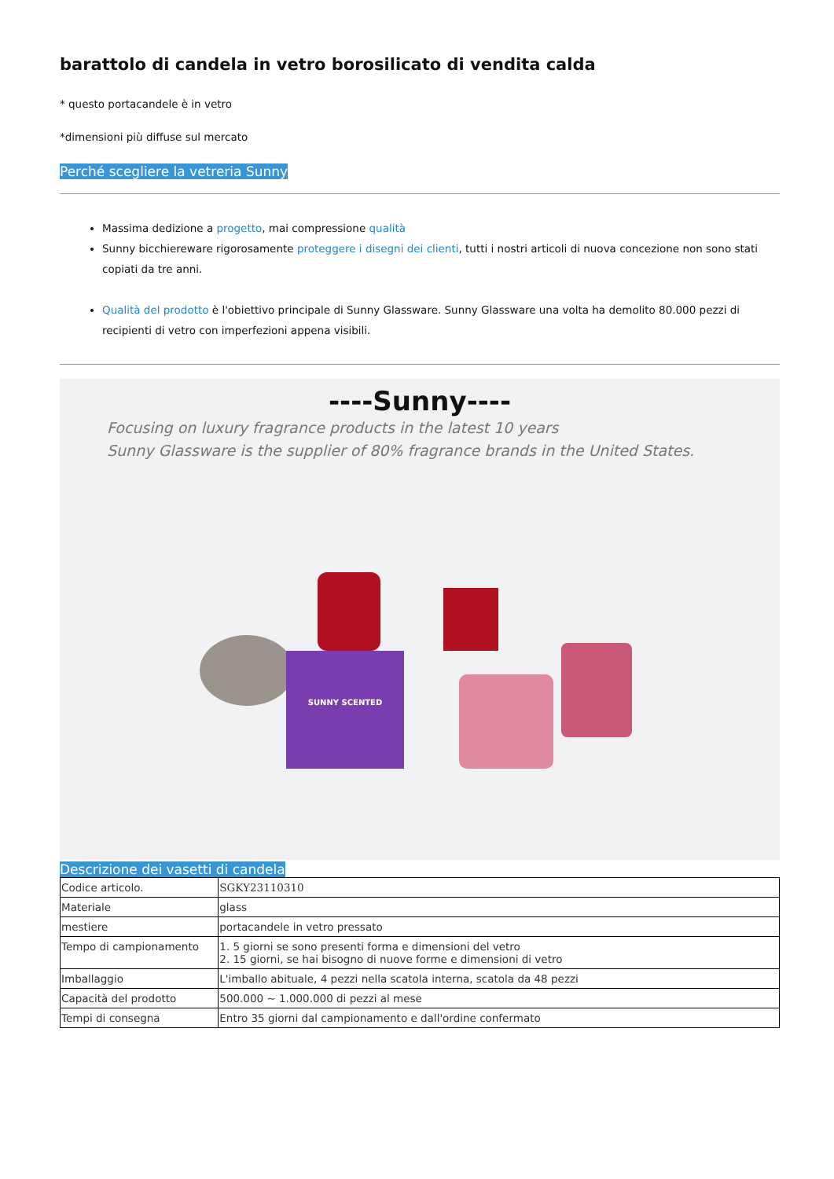barattolo di candela in vetro borosilicato di vendita calda
* questo portacandele è in vetro
*dimensioni più diffuse sul mercato
Perché scegliere la vetreria Sunny
Massima dedizione a progetto, mai compressione qualità
Sunny bicchiereware rigorosamente proteggere i disegni dei clienti, tutti i nostri articoli di nuova concezione non sono stati copiati da tre anni.
Qualità del prodotto è l'obiettivo principale di Sunny Glassware. Sunny Glassware una volta ha demolito 80.000 pezzi di recipienti di vetro con imperfezioni appena visibili.
----Sunny----
Focusing on luxury fragrance products in the latest 10 years
Sunny Glassware is the supplier of 80% fragrance brands in the United States.
SUNNY SCENTED
Descrizione dei vasetti di candela
| Codice articolo. | SGKY23110310 |
| Materiale | glass |
| mestiere | portacandele in vetro pressato |
| Tempo di campionamento | 1. 5 giorni se sono presenti forma e dimensioni del vetro 2. 15 giorni, se hai bisogno di nuove forme e dimensioni di vetro |
| Imballaggio | L'imballo abituale, 4 pezzi nella scatola interna, scatola da 48 pezzi |
| Capacità del prodotto | 500.000 ~ 1.000.000 di pezzi al mese |
| Tempi di consegna | Entro 35 giorni dal campionamento e dall'ordine confermato |